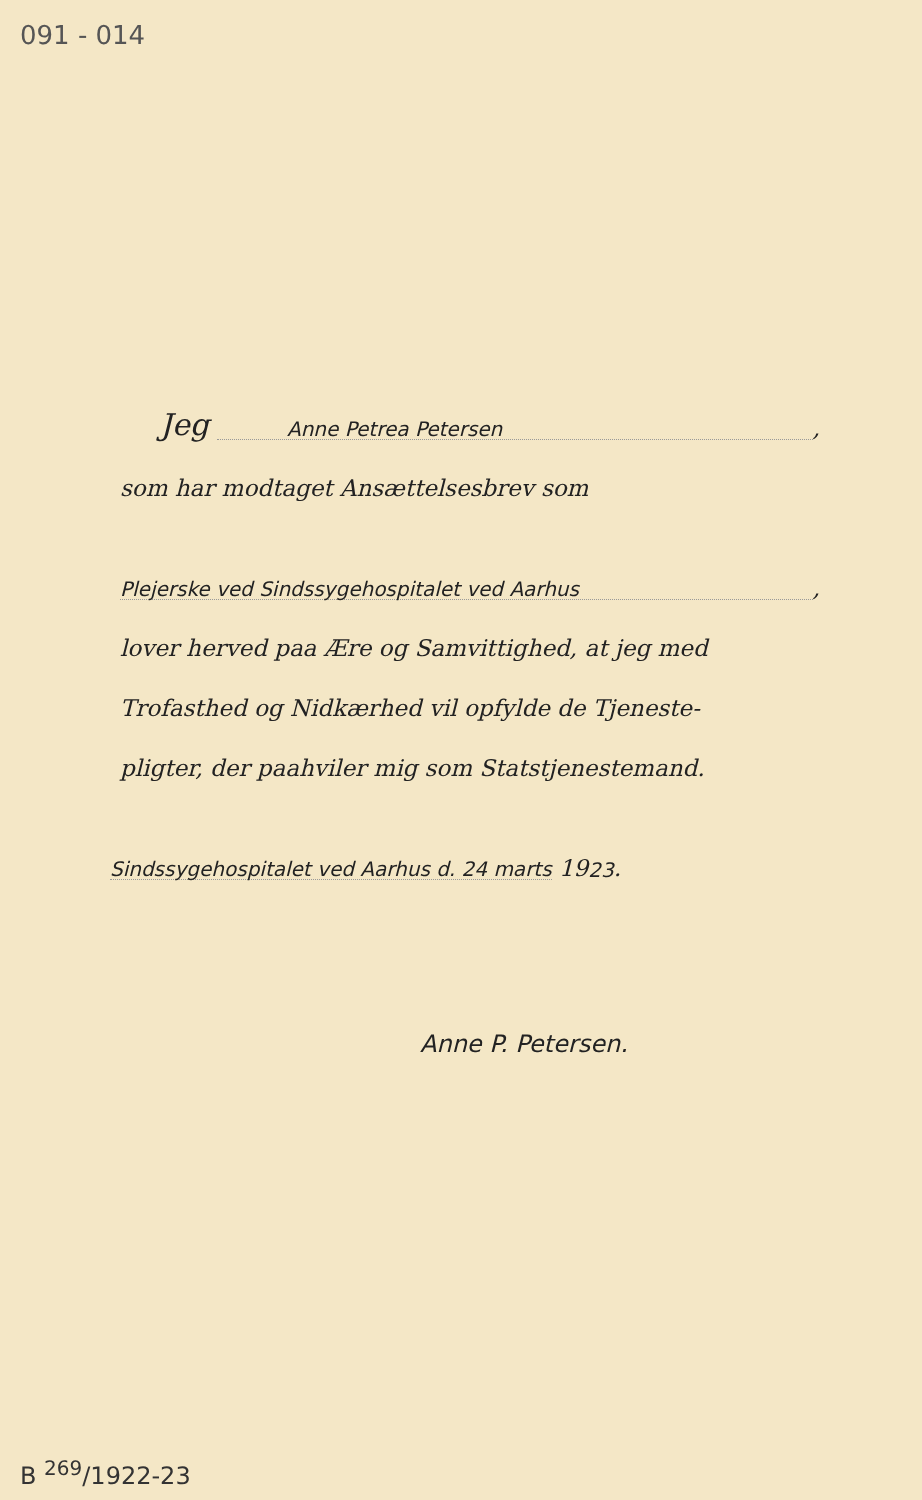091 - 014
Jeg Anne Petrea Petersen,
som har modtaget Ansættelsesbrev som
Plejerske ved Sindssygehospitalet ved Aarhus,
lover herved paa Ære og Samvittighed, at jeg med
Trofasthed og Nidkærhed vil opfylde de Tjeneste-
pligter, der paahviler mig som Statstjenestemand.
Sindssygehospitalet ved Aarhus d. 24 marts 19 23.
Anne P. Petersen.
B <sup>269</sup>/1922-23